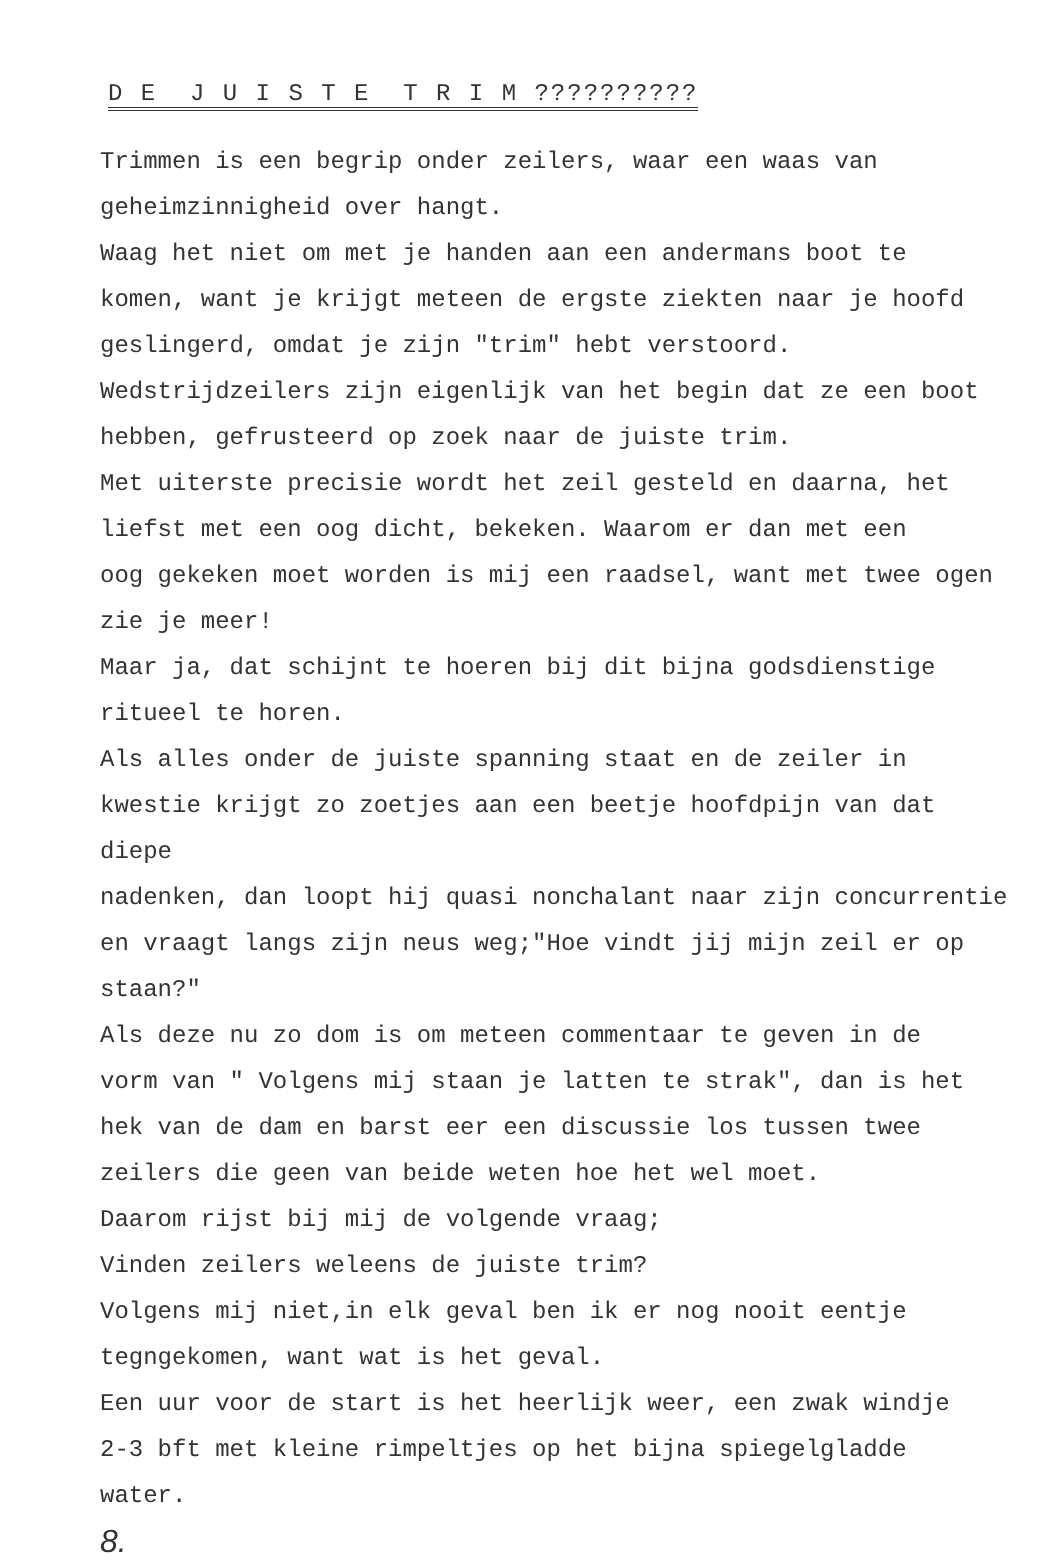D E J U I S T E T R I M ??????????
Trimmen is een begrip onder zeilers, waar een waas van
geheimzinnigheid over hangt.
Waag het niet om met je handen aan een andermans boot te
komen, want je krijgt meteen de ergste ziekten naar je hoofd
geslingerd, omdat je zijn "trim" hebt verstoord.
Wedstrijdzeilers zijn eigenlijk van het begin dat ze een boot
hebben, gefrusteerd op zoek naar de juiste trim.
Met uiterste precisie wordt het zeil gesteld en daarna, het
liefst met een oog dicht, bekeken. Waarom er dan met een
oog gekeken moet worden is mij een raadsel, want met twee ogen
zie je meer!
Maar ja, dat schijnt te hoeren bij dit bijna godsdienstige
ritueel te horen.
Als alles onder de juiste spanning staat en de zeiler in
kwestie krijgt zo zoetjes aan een beetje hoofdpijn van dat diepe
nadenken, dan loopt hij quasi nonchalant naar zijn concurrentie
en vraagt langs zijn neus weg;"Hoe vindt jij mijn zeil er op
staan?"
Als deze nu zo dom is om meteen commentaar te geven in de
vorm van " Volgens mij staan je latten te strak", dan is het
hek van de dam en barst eer een discussie los tussen twee
zeilers die geen van beide weten hoe het wel moet.
Daarom rijst bij mij de volgende vraag;
Vinden zeilers weleens de juiste trim?
Volgens mij niet,in elk geval ben ik er nog nooit eentje
tegngekomen, want wat is het geval.
Een uur voor de start is het heerlijk weer, een zwak windje
2-3 bft met kleine rimpeltjes op het bijna spiegelgladde
water.
8.